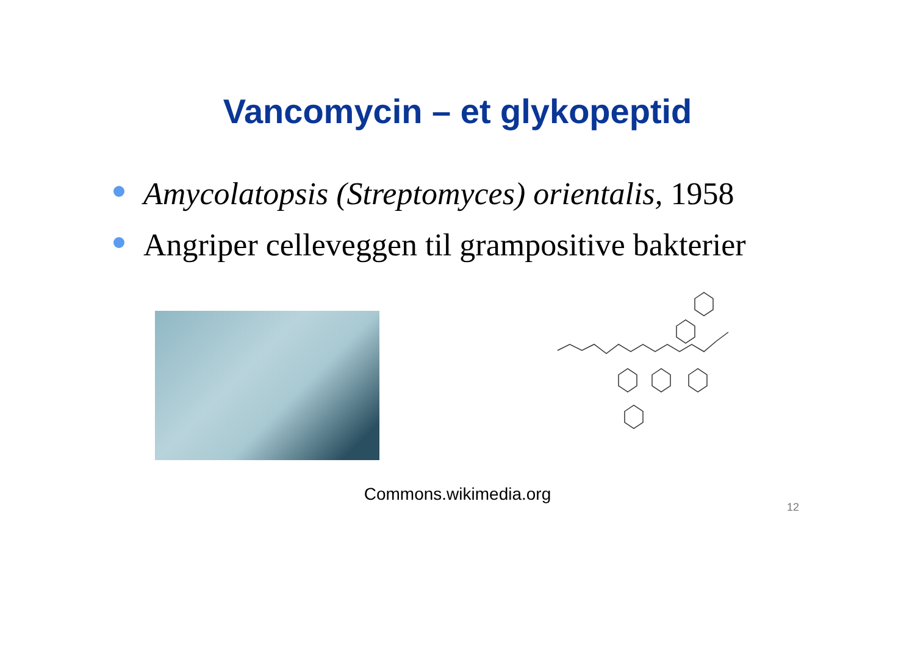Vancomycin – et glykopeptid
Amycolatopsis (Streptomyces) orientalis, 1958
Angriper celleveggen til grampositive bakterier
Commons.wikimedia.org
12